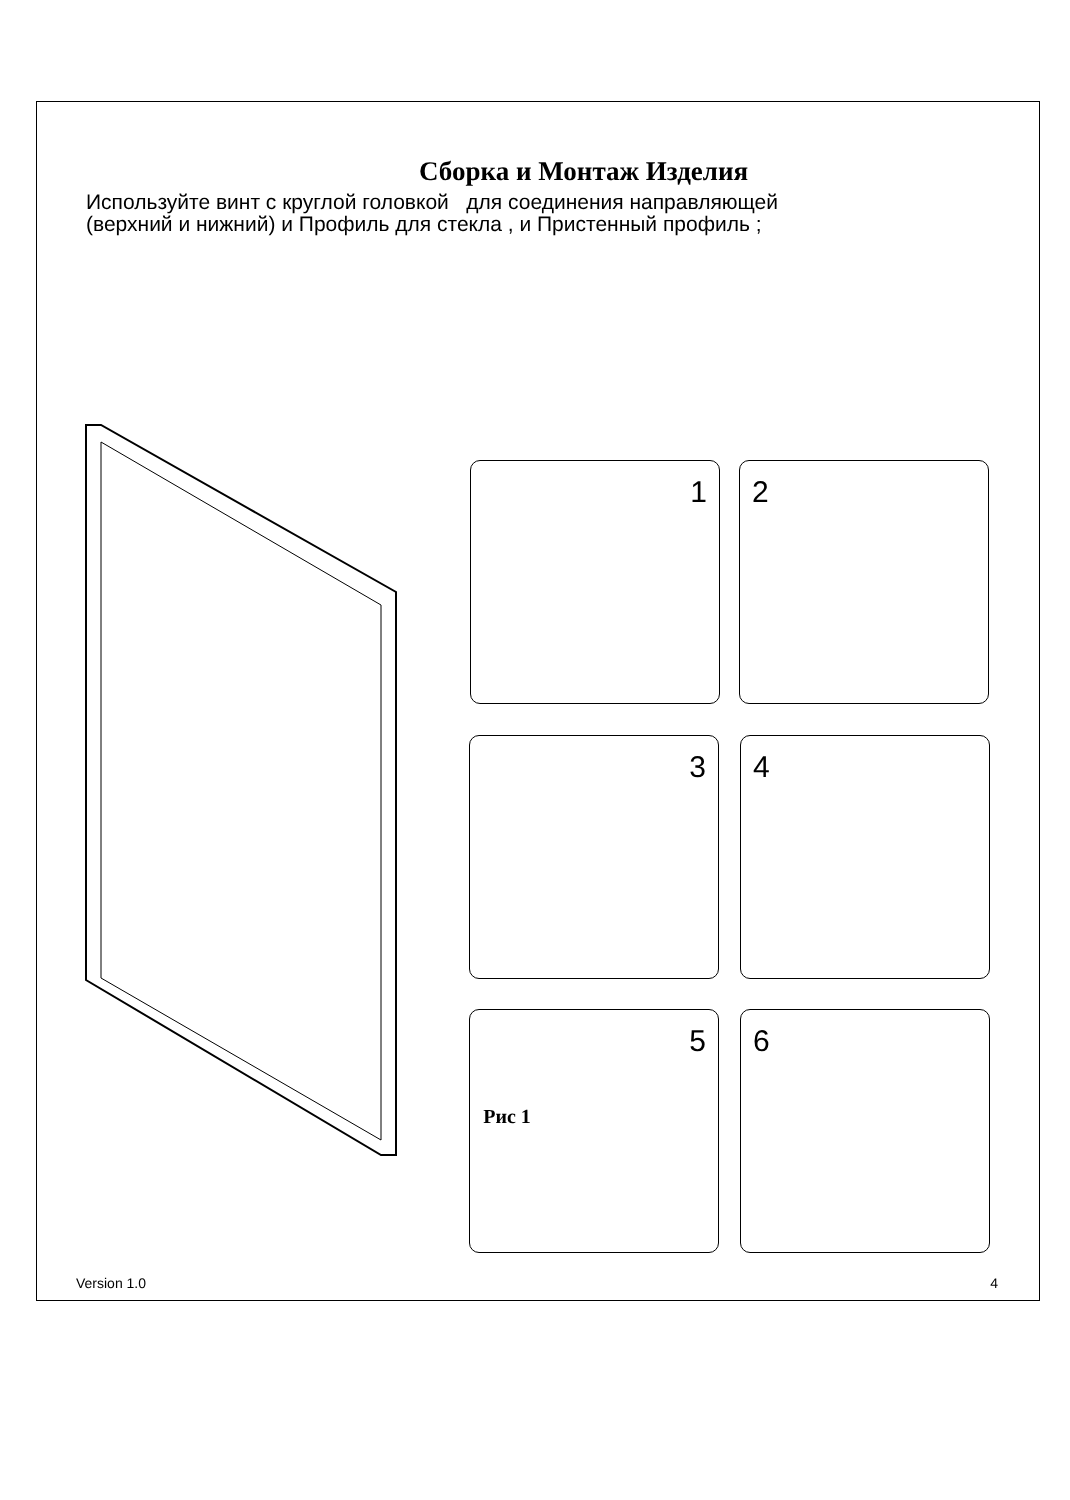Сборка и Монтаж Изделия
Используйте винт с круглой головкой для соединения направляющей
(верхний и нижний) и Профиль для стекла , и Пристенный профиль ;
1 2
3 4
5 6
Рис 1
Version 1.0 4